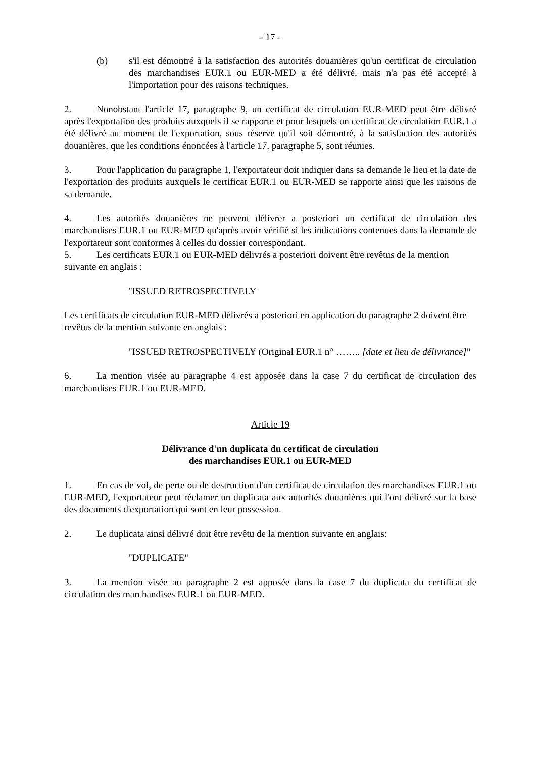- 17 -
(b) s'il est démontré à la satisfaction des autorités douanières qu'un certificat de circulation des marchandises EUR.1 ou EUR-MED a été délivré, mais n'a pas été accepté à l'importation pour des raisons techniques.
2. Nonobstant l'article 17, paragraphe 9, un certificat de circulation EUR-MED peut être délivré après l'exportation des produits auxquels il se rapporte et pour lesquels un certificat de circulation EUR.1 a été délivré au moment de l'exportation, sous réserve qu'il soit démontré, à la satisfaction des autorités douanières, que les conditions énoncées à l'article 17, paragraphe 5, sont réunies.
3. Pour l'application du paragraphe 1, l'exportateur doit indiquer dans sa demande le lieu et la date de l'exportation des produits auxquels le certificat EUR.1 ou EUR-MED se rapporte ainsi que les raisons de sa demande.
4. Les autorités douanières ne peuvent délivrer a posteriori un certificat de circulation des marchandises EUR.1 ou EUR-MED qu'après avoir vérifié si les indications contenues dans la demande de l'exportateur sont conformes à celles du dossier correspondant.
5. Les certificats EUR.1 ou EUR-MED délivrés a posteriori doivent être revêtus de la mention suivante en anglais :
"ISSUED RETROSPECTIVELY
Les certificats de circulation EUR-MED délivrés a posteriori en application du paragraphe 2 doivent être revêtus de la mention suivante en anglais :
"ISSUED RETROSPECTIVELY (Original EUR.1 n° …….. [date et lieu de délivrance]"
6. La mention visée au paragraphe 4 est apposée dans la case 7 du certificat de circulation des marchandises EUR.1 ou EUR-MED.
Article 19
Délivrance d'un duplicata du certificat de circulation
des marchandises EUR.1 ou EUR-MED
1. En cas de vol, de perte ou de destruction d'un certificat de circulation des marchandises EUR.1 ou EUR-MED, l'exportateur peut réclamer un duplicata aux autorités douanières qui l'ont délivré sur la base des documents d'exportation qui sont en leur possession.
2. Le duplicata ainsi délivré doit être revêtu de la mention suivante en anglais:
"DUPLICATE"
3. La mention visée au paragraphe 2 est apposée dans la case 7 du duplicata du certificat de circulation des marchandises EUR.1 ou EUR-MED.